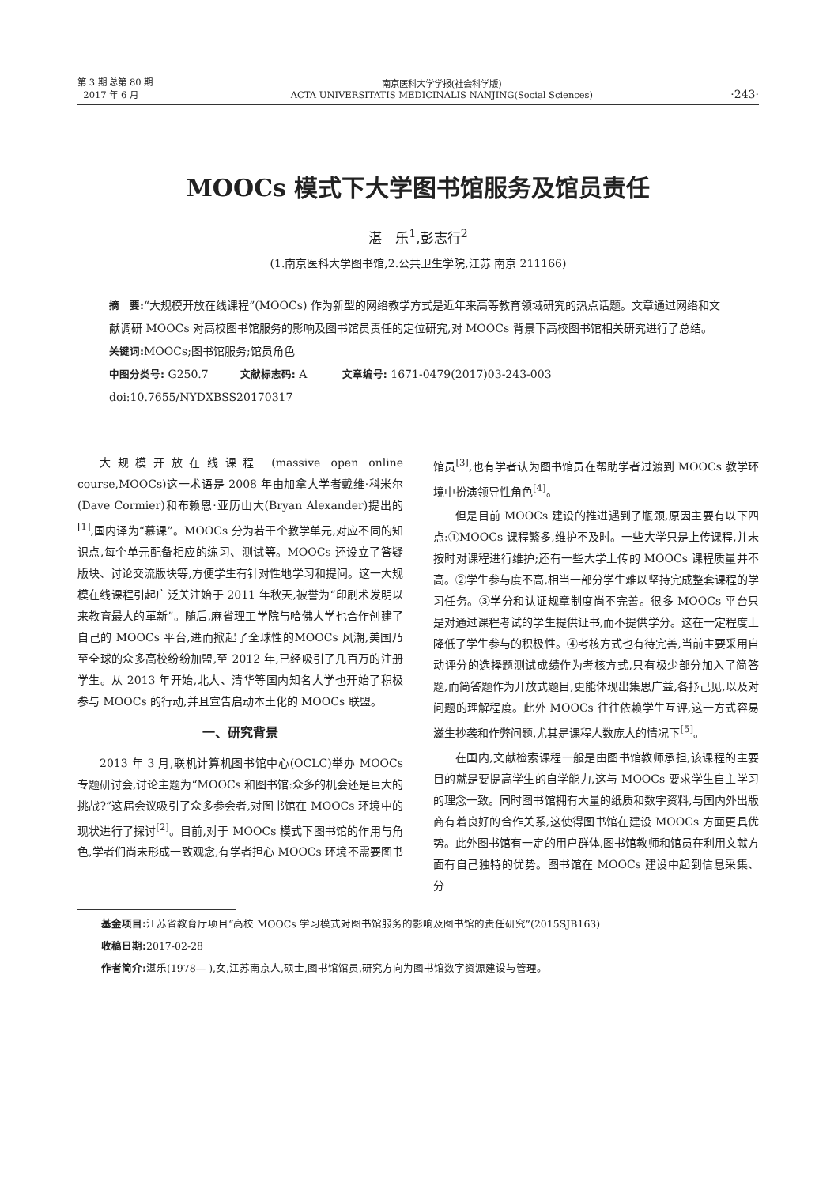第 3 期 总第 80 期
2017 年 6 月
南京医科大学学报(社会科学版)
ACTA UNIVERSITATIS MEDICINALIS NANJING(Social Sciences)
·243·
MOOCs 模式下大学图书馆服务及馆员责任
湛　乐<sup>1</sup>,彭志行<sup>2</sup>
(1.南京医科大学图书馆,2.公共卫生学院,江苏 南京 211166)
摘　要:“大规模开放在线课程”(MOOCs) 作为新型的网络教学方式是近年来高等教育领域研究的热点话题。文章通过网络和文献调研 MOOCs 对高校图书馆服务的影响及图书馆员责任的定位研究,对 MOOCs 背景下高校图书馆相关研究进行了总结。
关键词: MOOCs;图书馆服务;馆员角色
中图分类号: G250.7 文献标志码: A 文章编号: 1671-0479(2017)03-243-003
doi:10.7655/NYDXBSS20170317
大规模开放在线课程 (massive open online course,MOOCs)这一术语是 2008 年由加拿大学者戴维·科米尔(Dave Cormier)和布赖恩·亚历山大(Bryan Alexander)提出的<sup>[1]</sup>,国内译为“慕课”。MOOCs 分为若干个教学单元,对应不同的知识点,每个单元配备相应的练习、测试等。MOOCs 还设立了答疑版块、讨论交流版块等,方便学生有针对性地学习和提问。这一大规模在线课程引起广泛关注始于 2011 年秋天,被誉为“印刷术发明以来教育最大的革新”。随后,麻省理工学院与哈佛大学也合作创建了自己的 MOOCs 平台,进而掀起了全球性的MOOCs 风潮,美国乃至全球的众多高校纷纷加盟,至 2012 年,已经吸引了几百万的注册学生。从 2013 年开始,北大、清华等国内知名大学也开始了积极参与 MOOCs 的行动,并且宣告启动本土化的 MOOCs 联盟。
一、研究背景
2013 年 3 月,联机计算机图书馆中心(OCLC)举办 MOOCs 专题研讨会,讨论主题为“MOOCs 和图书馆:众多的机会还是巨大的挑战?”这届会议吸引了众多参会者,对图书馆在 MOOCs 环境中的现状进行了探讨<sup>[2]</sup>。目前,对于 MOOCs 模式下图书馆的作用与角色,学者们尚未形成一致观念,有学者担心 MOOCs 环境不需要图书馆员<sup>[3]</sup>,也有学者认为图书馆员在帮助学者过渡到 MOOCs 教学环境中扮演领导性角色<sup>[4]</sup>。
但是目前 MOOCs 建设的推进遇到了瓶颈,原因主要有以下四点:①MOOCs 课程繁多,维护不及时。一些大学只是上传课程,并未按时对课程进行维护;还有一些大学上传的 MOOCs 课程质量并不高。②学生参与度不高,相当一部分学生难以坚持完成整套课程的学习任务。③学分和认证规章制度尚不完善。很多 MOOCs 平台只是对通过课程考试的学生提供证书,而不提供学分。这在一定程度上降低了学生参与的积极性。④考核方式也有待完善,当前主要采用自动评分的选择题测试成绩作为考核方式,只有极少部分加入了简答题,而简答题作为开放式题目,更能体现出集思广益,各抒己见,以及对问题的理解程度。此外 MOOCs 往往依赖学生互评,这一方式容易滋生抄袭和作弊问题,尤其是课程人数庞大的情况下<sup>[5]</sup>。
在国内,文献检索课程一般是由图书馆教师承担,该课程的主要目的就是要提高学生的自学能力,这与 MOOCs 要求学生自主学习的理念一致。同时图书馆拥有大量的纸质和数字资料,与国内外出版商有着良好的合作关系,这使得图书馆在建设 MOOCs 方面更具优势。此外图书馆有一定的用户群体,图书馆教师和馆员在利用文献方面有自己独特的优势。图书馆在 MOOCs 建设中起到信息采集、分
基金项目: 江苏省教育厅项目“高校 MOOCs 学习模式对图书馆服务的影响及图书馆的责任研究”(2015SJB163)
收稿日期: 2017-02-28
作者简介: 湛乐(1978— ),女,江苏南京人,硕士,图书馆馆员,研究方向为图书馆数字资源建设与管理。